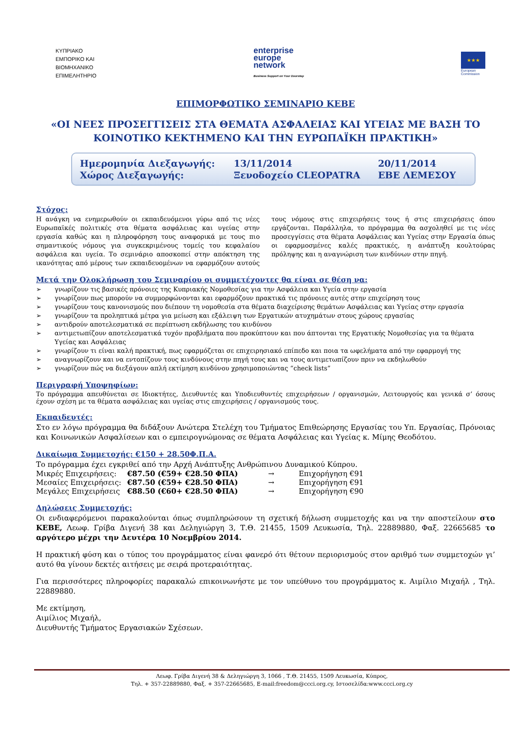ΚΥΠΡΙΑΚΟ
ΕΜΠΟΡΙΚΟ ΚΑΙ
ΒΙΟΜΗΧΑΝΙΚΟ
ΕΠΙΜΕΛΗΤΗΡΙΟ
enterprise
europe
network
Business Support on Your Doorstep
★★★
European
Commission
ΕΠΙΜΟΡΦΩΤΙΚΟ ΣΕΜΙΝΑΡΙΟ ΚΕΒΕ
«ΟΙ ΝΕΕΣ ΠΡΟΣΕΓΓΙΣΕΙΣ ΣΤΑ ΘΕΜΑΤΑ ΑΣΦΑΛΕΙΑΣ ΚΑΙ ΥΓΕΙΑΣ ΜΕ ΒΑΣΗ ΤΟ ΚΟΙΝΟΤΙΚΟ ΚΕΚΤΗΜΕΝΟ ΚΑΙ ΤΗΝ ΕΥΡΩΠΑΪΚΗ ΠΡΑΚΤΙΚΗ»
| Ημερομηνία Διεξαγωγής: | 13/11/2014 | 20/11/2014 |
| Χώρος Διεξαγωγής: | Ξενοδοχείο CLEOPATRA | ΕΒΕ ΛΕΜΕΣΟΥ |
Στόχος:
Η ανάγκη να ενημερωθούν οι εκπαιδευόμενοι γύρω από τις νέες Ευρωπαϊκές πολιτικές στα θέματα ασφάλειας και υγείας στην εργασία καθώς και η πληροφόρηση τους αναφορικά με τους πιο σημαντικούς νόμους για συγκεκριμένους τομείς του κεφαλαίου ασφάλεια και υγεία. Το σεμινάριο αποσκοπεί στην απόκτηση της ικανότητας από μέρους των εκπαιδευομένων να εφαρμόζουν αυτούς τους νόμους στις επιχειρήσεις τους ή στις επιχειρήσεις όπου εργάζονται. Παράλληλα, το πρόγραμμα θα ασχοληθεί με τις νέες προσεγγίσεις στα θέματα Ασφάλειας και Υγείας στην Εργασία όπως οι εφαρμοσμένες καλές πρακτικές, η ανάπτυξη κουλτούρας πρόληψης και η αναγνώριση των κινδύνων στην πηγή.
Μετά την Ολοκλήρωση του Σεμιναρίου οι συμμετέχοντες θα είναι σε θέση να:
➢ γνωρίζουν τις βασικές πρόνοιες της Κυπριακής Νομοθεσίας για την Ασφάλεια και Υγεία στην εργασία
➢ γνωρίζουν πως μπορούν να συμμορφώνονται και εφαρμόζουν πρακτικά τις πρόνοιες αυτές στην επιχείρηση τους
➢ γνωρίζουν τους κανονισμούς που διέπουν τη νομοθεσία στα θέματα διαχείρισης θεμάτων Ασφάλειας και Υγείας στην εργασία
➢ γνωρίζουν τα προληπτικά μέτρα για μείωση και εξάλειψη των Εργατικών ατυχημάτων στους χώρους εργασίας
➢ αντιδρούν αποτελεσματικά σε περίπτωση εκδήλωσης του κινδύνου
➢ αντιμετωπίζουν αποτελεσματικά τυχόν προβλήματα που προκύπτουν και που άπτονται της Εργατικής Νομοθεσίας για τα θέματα Υγείας και Ασφάλειας
➢ γνωρίζουν τι είναι καλή πρακτική, πως εφαρμόζεται σε επιχειρησιακό επίπεδο και ποια τα ωφελήματα από την εφαρμογή της
➢ αναγνωρίζουν και να εντοπίζουν τους κινδύνους στην πηγή τους και να τους αντιμετωπίζουν πριν να εκδηλωθούν
➢ γνωρίζουν πώς να διεξάγουν απλή εκτίμηση κινδύνου χρησιμοποιώντας “check lists”
Περιγραφή Υποψηφίων:
Το πρόγραμμα απευθύνεται σε Ιδιοκτήτες, Διευθυντές και Υποδιευθυντές επιχειρήσεων / οργανισμών, Λειτουργούς και γενικά σ’ όσους έχουν σχέση με τα θέματα ασφάλειας και υγείας στις επιχειρήσεις / οργανισμούς τους.
Εκπαιδευτές:
Στο εν λόγω πρόγραμμα θα διδάξουν Ανώτερα Στελέχη του Τμήματος Επιθεώρησης Εργασίας του Υπ. Εργασίας, Πρόνοιας και Κοινωνικών Ασφαλίσεων και ο εμπειρογνώμονας σε θέματα Ασφάλειας και Υγείας κ. Μίμης Θεοδότου.
Δικαίωμα Συμμετοχής: €150 + 28.50Φ.Π.Α.
Το πρόγραμμα έχει εγκριθεί από την Αρχή Ανάπτυξης Ανθρώπινου Δυναμικού Κύπρου.
| Μικρές Επιχειρήσεις: | €87.50 (€59+ €28.50 ΦΠΑ) | → | Επιχορήγηση €91 |
| Μεσαίες Επιχειρήσεις: | €87.50 (€59+ €28.50 ΦΠΑ) | → | Επιχορήγηση €91 |
| Μεγάλες Επιχειρήσεις | €88.50 (€60+ €28.50 ΦΠΑ) | → | Επιχορήγηση €90 |
Δηλώσεις Συμμετοχής:
Οι ενδιαφερόμενοι παρακαλούνται όπως συμπληρώσουν τη σχετική δήλωση συμμετοχής και να την αποστείλουν στο ΚΕΒΕ, Λεωφ. Γρίβα Διγενή 38 και Δεληγιώργη 3, Τ.Θ. 21455, 1509 Λευκωσία, Τηλ. 22889880, Φαξ. 22665685 το αργότερο μέχρι την Δευτέρα 10 Νοεμβρίου 2014.
Η πρακτική φύση και ο τύπος του προγράμματος είναι φανερό ότι θέτουν περιορισμούς στον αριθμό των συμμετοχών γι’ αυτό θα γίνουν δεκτές αιτήσεις με σειρά προτεραιότητας.
Για περισσότερες πληροφορίες παρακαλώ επικοινωνήστε με τον υπεύθυνο του προγράμματος κ. Αιμίλιο Μιχαήλ , Τηλ. 22889880.
Με εκτίμηση,
Αιμίλιος Μιχαήλ,
Διευθυντής Τμήματος Εργασιακών Σχέσεων.
Λεωφ. Γρίβα Διγενή 38 & Δεληγιώργη 3, 1066 , Τ.Θ. 21455, 1509 Λευκωσία, Κύπρος,
Τηλ. + 357-22889880, Φαξ. + 357-22665685, E-mail:freedom@ccci.org.cy, Ιστοσελίδα:www.ccci.org.cy